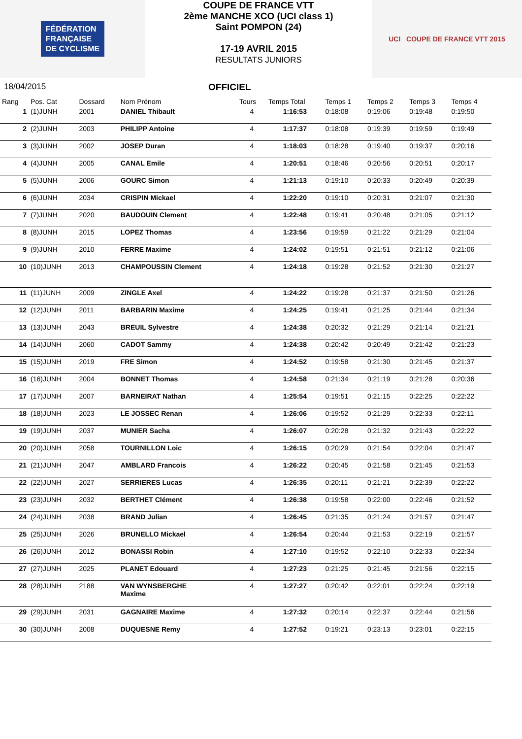FÉDÉRATION
FRANÇAISE
DE CYCLISME
COUPE DE FRANCE VTT
2ème MANCHE XCO (UCI class 1)
Saint POMPON (24)
17-19 AVRIL 2015
RESULTATS JUNIORS
UCI COUPE DE FRANCE VTT 2015
18/04/2015 OFFICIEL
| Rang | Pos. Cat | Dossard | Nom Prénom | Tours | Temps Total | Temps 1 | Temps 2 | Temps 3 | Temps 4 |
| --- | --- | --- | --- | --- | --- | --- | --- | --- | --- |
| 1 | (1)JUNH | 2001 | DANIEL Thibault | 4 | 1:16:53 | 0:18:08 | 0:19:06 | 0:19:48 | 0:19:50 |
| 2 | (2)JUNH | 2003 | PHILIPP Antoine | 4 | 1:17:37 | 0:18:08 | 0:19:39 | 0:19:59 | 0:19:49 |
| 3 | (3)JUNH | 2002 | JOSEP Duran | 4 | 1:18:03 | 0:18:28 | 0:19:40 | 0:19:37 | 0:20:16 |
| 4 | (4)JUNH | 2005 | CANAL Emile | 4 | 1:20:51 | 0:18:46 | 0:20:56 | 0:20:51 | 0:20:17 |
| 5 | (5)JUNH | 2006 | GOURC Simon | 4 | 1:21:13 | 0:19:10 | 0:20:33 | 0:20:49 | 0:20:39 |
| 6 | (6)JUNH | 2034 | CRISPIN Mickael | 4 | 1:22:20 | 0:19:10 | 0:20:31 | 0:21:07 | 0:21:30 |
| 7 | (7)JUNH | 2020 | BAUDOUIN Clement | 4 | 1:22:48 | 0:19:41 | 0:20:48 | 0:21:05 | 0:21:12 |
| 8 | (8)JUNH | 2015 | LOPEZ Thomas | 4 | 1:23:56 | 0:19:59 | 0:21:22 | 0:21:29 | 0:21:04 |
| 9 | (9)JUNH | 2010 | FERRE Maxime | 4 | 1:24:02 | 0:19:51 | 0:21:51 | 0:21:12 | 0:21:06 |
| 10 | (10)JUNH | 2013 | CHAMPOUSSIN Clement | 4 | 1:24:18 | 0:19:28 | 0:21:52 | 0:21:30 | 0:21:27 |
| 11 | (11)JUNH | 2009 | ZINGLE Axel | 4 | 1:24:22 | 0:19:28 | 0:21:37 | 0:21:50 | 0:21:26 |
| 12 | (12)JUNH | 2011 | BARBARIN Maxime | 4 | 1:24:25 | 0:19:41 | 0:21:25 | 0:21:44 | 0:21:34 |
| 13 | (13)JUNH | 2043 | BREUIL Sylvestre | 4 | 1:24:38 | 0:20:32 | 0:21:29 | 0:21:14 | 0:21:21 |
| 14 | (14)JUNH | 2060 | CADOT Sammy | 4 | 1:24:38 | 0:20:42 | 0:20:49 | 0:21:42 | 0:21:23 |
| 15 | (15)JUNH | 2019 | FRE Simon | 4 | 1:24:52 | 0:19:58 | 0:21:30 | 0:21:45 | 0:21:37 |
| 16 | (16)JUNH | 2004 | BONNET Thomas | 4 | 1:24:58 | 0:21:34 | 0:21:19 | 0:21:28 | 0:20:36 |
| 17 | (17)JUNH | 2007 | BARNEIRAT Nathan | 4 | 1:25:54 | 0:19:51 | 0:21:15 | 0:22:25 | 0:22:22 |
| 18 | (18)JUNH | 2023 | LE JOSSEC Renan | 4 | 1:26:06 | 0:19:52 | 0:21:29 | 0:22:33 | 0:22:11 |
| 19 | (19)JUNH | 2037 | MUNIER Sacha | 4 | 1:26:07 | 0:20:28 | 0:21:32 | 0:21:43 | 0:22:22 |
| 20 | (20)JUNH | 2058 | TOURNILLON Loic | 4 | 1:26:15 | 0:20:29 | 0:21:54 | 0:22:04 | 0:21:47 |
| 21 | (21)JUNH | 2047 | AMBLARD Francois | 4 | 1:26:22 | 0:20:45 | 0:21:58 | 0:21:45 | 0:21:53 |
| 22 | (22)JUNH | 2027 | SERRIERES Lucas | 4 | 1:26:35 | 0:20:11 | 0:21:21 | 0:22:39 | 0:22:22 |
| 23 | (23)JUNH | 2032 | BERTHET Clément | 4 | 1:26:38 | 0:19:58 | 0:22:00 | 0:22:46 | 0:21:52 |
| 24 | (24)JUNH | 2038 | BRAND Julian | 4 | 1:26:45 | 0:21:35 | 0:21:24 | 0:21:57 | 0:21:47 |
| 25 | (25)JUNH | 2026 | BRUNELLO Mickael | 4 | 1:26:54 | 0:20:44 | 0:21:53 | 0:22:19 | 0:21:57 |
| 26 | (26)JUNH | 2012 | BONASSI Robin | 4 | 1:27:10 | 0:19:52 | 0:22:10 | 0:22:33 | 0:22:34 |
| 27 | (27)JUNH | 2025 | PLANET Edouard | 4 | 1:27:23 | 0:21:25 | 0:21:45 | 0:21:56 | 0:22:15 |
| 28 | (28)JUNH | 2188 | VAN WYNSBERGHE Maxime | 4 | 1:27:27 | 0:20:42 | 0:22:01 | 0:22:24 | 0:22:19 |
| 29 | (29)JUNH | 2031 | GAGNAIRE Maxime | 4 | 1:27:32 | 0:20:14 | 0:22:37 | 0:22:44 | 0:21:56 |
| 30 | (30)JUNH | 2008 | DUQUESNE Remy | 4 | 1:27:52 | 0:19:21 | 0:23:13 | 0:23:01 | 0:22:15 |